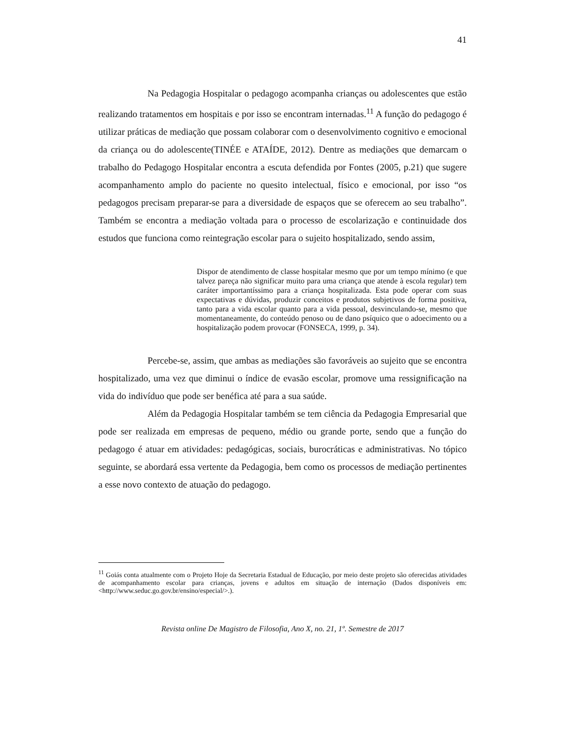41
Na Pedagogia Hospitalar o pedagogo acompanha crianças ou adolescentes que estão realizando tratamentos em hospitais e por isso se encontram internadas.<sup>11</sup> A função do pedagogo é utilizar práticas de mediação que possam colaborar com o desenvolvimento cognitivo e emocional da criança ou do adolescente(TINÉE e ATAÍDE, 2012). Dentre as mediações que demarcam o trabalho do Pedagogo Hospitalar encontra a escuta defendida por Fontes (2005, p.21) que sugere acompanhamento amplo do paciente no quesito intelectual, físico e emocional, por isso “os pedagogos precisam preparar-se para a diversidade de espaços que se oferecem ao seu trabalho”. Também se encontra a mediação voltada para o processo de escolarização e continuidade dos estudos que funciona como reintegração escolar para o sujeito hospitalizado, sendo assim,
Dispor de atendimento de classe hospitalar mesmo que por um tempo mínimo (e que talvez pareça não significar muito para uma criança que atende à escola regular) tem caráter importantíssimo para a criança hospitalizada. Esta pode operar com suas expectativas e dúvidas, produzir conceitos e produtos subjetivos de forma positiva, tanto para a vida escolar quanto para a vida pessoal, desvinculando-se, mesmo que momentaneamente, do conteúdo penoso ou de dano psíquico que o adoecimento ou a hospitalização podem provocar (FONSECA, 1999, p. 34).
Percebe-se, assim, que ambas as mediações são favoráveis ao sujeito que se encontra hospitalizado, uma vez que diminui o índice de evasão escolar, promove uma ressignificação na vida do indivíduo que pode ser benéfica até para a sua saúde.
Além da Pedagogia Hospitalar também se tem ciência da Pedagogia Empresarial que pode ser realizada em empresas de pequeno, médio ou grande porte, sendo que a função do pedagogo é atuar em atividades: pedagógicas, sociais, burocráticas e administrativas. No tópico seguinte, se abordará essa vertente da Pedagogia, bem como os processos de mediação pertinentes a esse novo contexto de atuação do pedagogo.
<sup>11</sup> Goiás conta atualmente com o Projeto Hoje da Secretaria Estadual de Educação, por meio deste projeto são oferecidas atividades de acompanhamento escolar para crianças, jovens e adultos em situação de internação (Dados disponíveis em: <http://www.seduc.go.gov.br/ensino/especial/>.).
Revista online De Magistro de Filosofia, Ano X, no. 21, 1º. Semestre de 2017